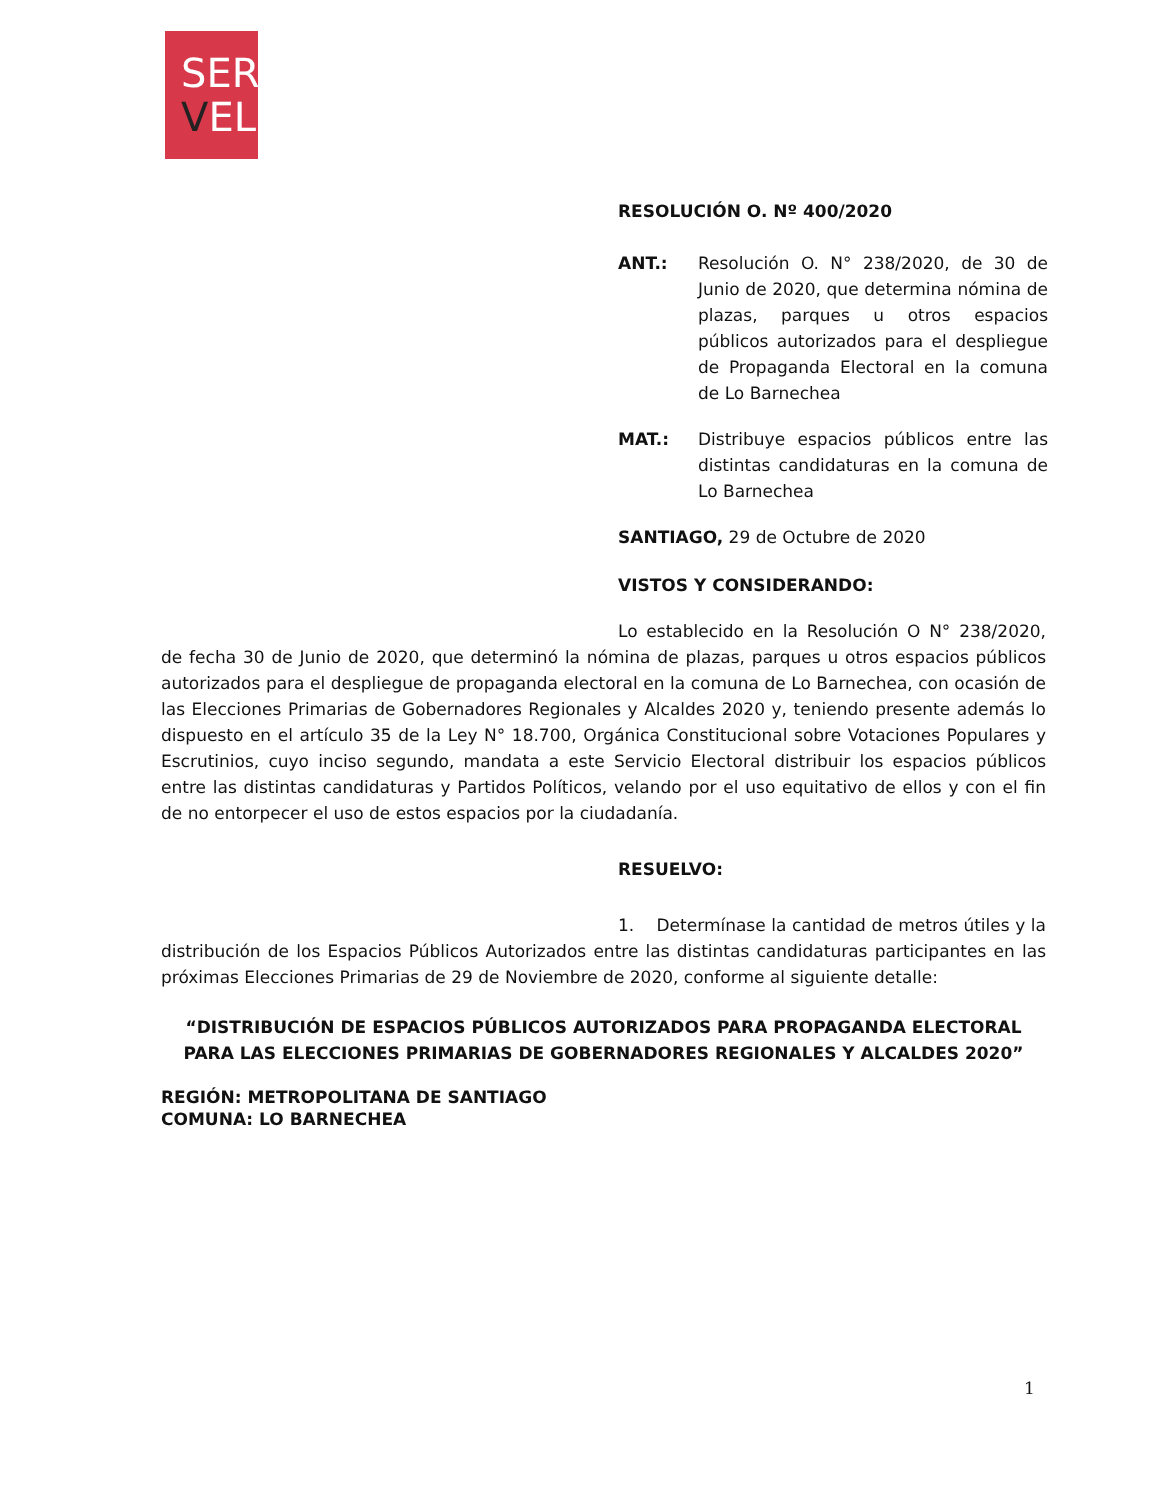SER
VEL
RESOLUCIÓN O. Nº 400/2020
ANT.: Resolución O. N° 238/2020, de 30 de Junio de 2020, que determina nómina de plazas, parques u otros espacios públicos autorizados para el despliegue de Propaganda Electoral en la comuna de Lo Barnechea
MAT.: Distribuye espacios públicos entre las distintas candidaturas en la comuna de Lo Barnechea
SANTIAGO, 29 de Octubre de 2020
VISTOS Y CONSIDERANDO:
Lo establecido en la Resolución O N° 238/2020, de fecha 30 de Junio de 2020, que determinó la nómina de plazas, parques u otros espacios públicos autorizados para el despliegue de propaganda electoral en la comuna de Lo Barnechea, con ocasión de las Elecciones Primarias de Gobernadores Regionales y Alcaldes 2020 y, teniendo presente además lo dispuesto en el artículo 35 de la Ley N° 18.700, Orgánica Constitucional sobre Votaciones Populares y Escrutinios, cuyo inciso segundo, mandata a este Servicio Electoral distribuir los espacios públicos entre las distintas candidaturas y Partidos Políticos, velando por el uso equitativo de ellos y con el fin de no entorpecer el uso de estos espacios por la ciudadanía.
RESUELVO:
1. Determínase la cantidad de metros útiles y la distribución de los Espacios Públicos Autorizados entre las distintas candidaturas participantes en las próximas Elecciones Primarias de 29 de Noviembre de 2020, conforme al siguiente detalle:
“DISTRIBUCIÓN DE ESPACIOS PÚBLICOS AUTORIZADOS PARA PROPAGANDA ELECTORAL PARA LAS ELECCIONES PRIMARIAS DE GOBERNADORES REGIONALES Y ALCALDES 2020”
REGIÓN: METROPOLITANA DE SANTIAGO
COMUNA: LO BARNECHEA
1